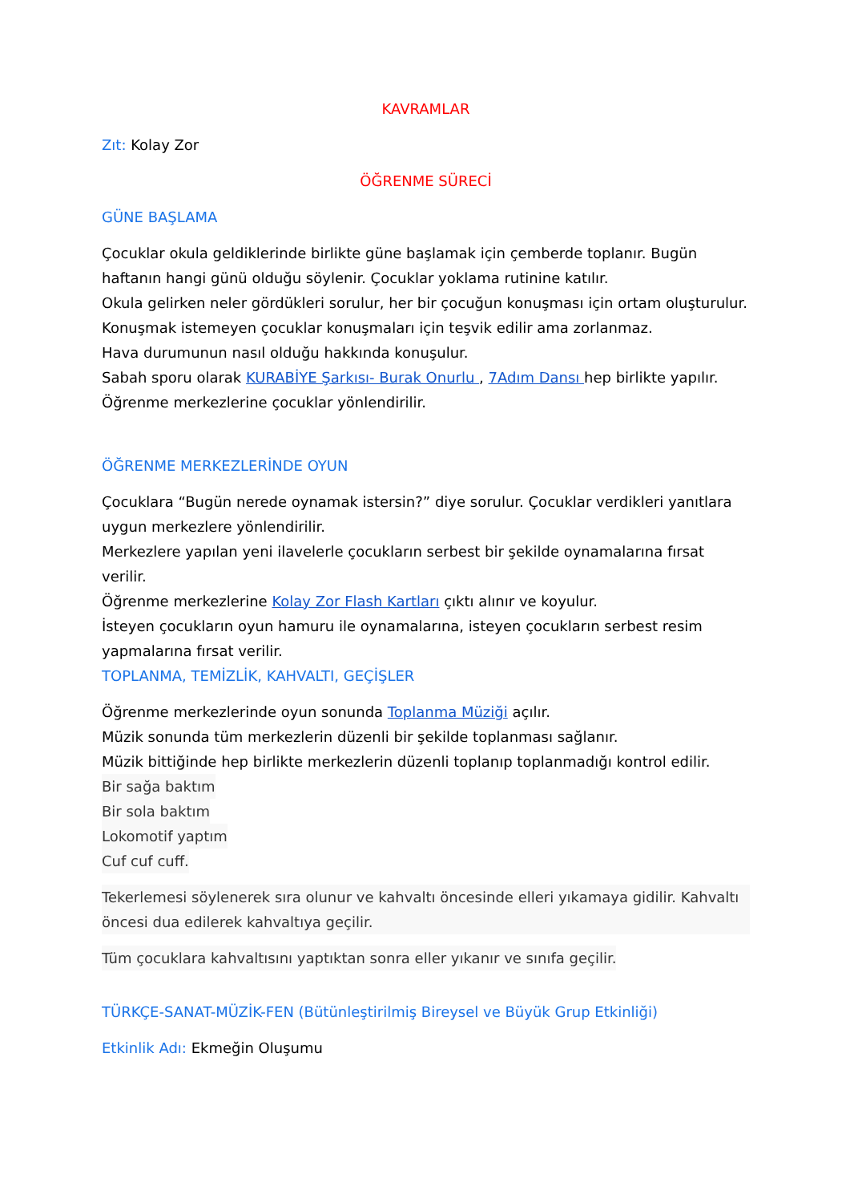KAVRAMLAR
Zıt: Kolay Zor
ÖĞRENME SÜRECİ
GÜNE BAŞLAMA
Çocuklar okula geldiklerinde birlikte güne başlamak için çemberde toplanır. Bugün haftanın hangi günü olduğu söylenir. Çocuklar yoklama rutinine katılır.
Okula gelirken neler gördükleri sorulur, her bir çocuğun konuşması için ortam oluşturulur.
Konuşmak istemeyen çocuklar konuşmaları için teşvik edilir ama zorlanmaz.
Hava durumunun nasıl olduğu hakkında konuşulur.
Sabah sporu olarak KURABİYE Şarkısı- Burak Onurlu , 7Adım Dansı hep birlikte yapılır.
Öğrenme merkezlerine çocuklar yönlendirilir.
ÖĞRENME MERKEZLERİNDE OYUN
Çocuklara “Bugün nerede oynamak istersin?” diye sorulur. Çocuklar verdikleri yanıtlara uygun merkezlere yönlendirilir.
Merkezlere yapılan yeni ilavelerle çocukların serbest bir şekilde oynamalarına fırsat verilir.
Öğrenme merkezlerine Kolay Zor Flash Kartları çıktı alınır ve koyulur.
İsteyen çocukların oyun hamuru ile oynamalarına, isteyen çocukların serbest resim yapmalarına fırsat verilir.
TOPLANMA, TEMİZLİK, KAHVALTI, GEÇİŞLER
Öğrenme merkezlerinde oyun sonunda Toplanma Müziği açılır.
Müzik sonunda tüm merkezlerin düzenli bir şekilde toplanması sağlanır.
Müzik bittiğinde hep birlikte merkezlerin düzenli toplanıp toplanmadığı kontrol edilir.
Bir sağa baktım
Bir sola baktım
Lokomotif yaptım
Cuf cuf cuff.
Tekerlemesi söylenerek sıra olunur ve kahvaltı öncesinde elleri yıkamaya gidilir. Kahvaltı öncesi dua edilerek kahvaltıya geçilir.
Tüm çocuklara kahvaltısını yaptıktan sonra eller yıkanır ve sınıfa geçilir.
TÜRKÇE-SANAT-MÜZİK-FEN (Bütünleştirilmiş Bireysel ve Büyük Grup Etkinliği)
Etkinlik Adı: Ekmeğin Oluşumu